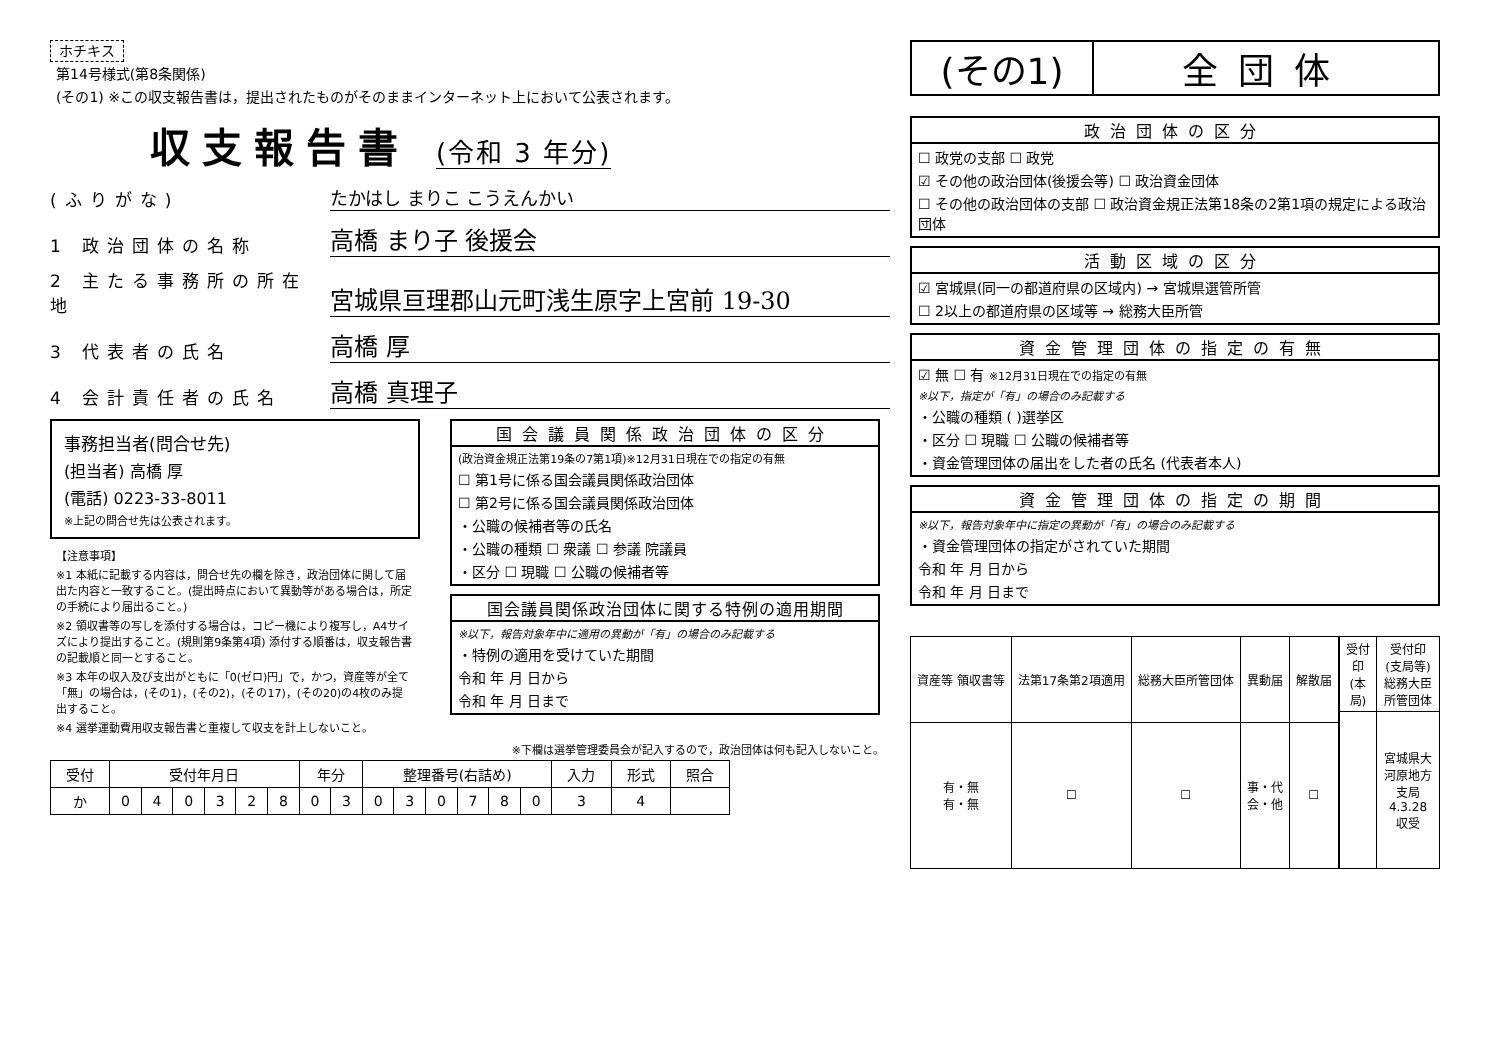ホチキス
第14号様式(第8条関係)
(その1) ※この収支報告書は，提出されたものがそのままインターネット上において公表されます。
収支報告書 (令和 3 年分)
(ふりがな) たかはし まりこ こうえんかい
1 政治団体の名称 高橋 まり子 後援会
2 主たる事務所の所在地 宮城県亘理郡山元町浅生原字上宮前 19-30
3 代表者の氏名 高橋 厚
4 会計責任者の氏名 高橋 真理子
事務担当者(問合せ先)
(担当者) 高橋 厚
(電話) 0223-33-8011
※上記の問合せ先は公表されます。
【注意事項】
※1 本紙に記載する内容は，問合せ先の欄を除き，政治団体に関して届出た内容と一致すること。(提出時点において異動等がある場合は，所定の手続により届出ること。)
※2 領収書等の写しを添付する場合は，コピー機により複写し，A4サイズにより提出すること。(規則第9条第4項) 添付する順番は，収支報告書の記載順と同一とすること。
※3 本年の収入及び支出がともに「0(ゼロ)円」で，かつ，資産等が全て「無」の場合は，(その1)，(その2)，(その17)，(その20)の4枚のみ提出すること。
※4 選挙運動費用収支報告書と重複して収支を計上しないこと。
国会議員関係政治団体の区分
(政治資金規正法第19条の7第1項)※12月31日現在での指定の有無
☐ 第1号に係る国会議員関係政治団体
☐ 第2号に係る国会議員関係政治団体
・公職の候補者等の氏名
・公職の種類 ☐ 衆議 ☐ 参議 院議員
・区分 ☐ 現職 ☐ 公職の候補者等
国会議員関係政治団体に関する特例の適用期間
※以下，報告対象年中に適用の異動が「有」の場合のみ記載する
・特例の適用を受けていた期間
令和 年 月 日から
令和 年 月 日まで
※下欄は選挙管理委員会が記入するので，政治団体は何も記入しないこと。
| 受付 | 受付年月日 | | | | | | 年分 | | 整理番号(右詰め) | | | | | | 入力 | 形式 | 照合 |
| --- | --- | --- | --- | --- | --- | --- | --- | --- | --- | --- | --- | --- | --- | --- | --- | --- | --- |
| か | 0 | 4 | 0 | 3 | 2 | 8 | 0 | 3 | 0 | 3 | 0 | 7 | 8 | 0 | 3 | 4 | |
(その1) 全団体
政治団体の区分
☐ 政党の支部 ☐ 政党
☑ その他の政治団体(後援会等) ☐ 政治資金団体
☐ その他の政治団体の支部 ☐ 政治資金規正法第18条の2第1項の規定による政治団体
活動区域の区分
☑ 宮城県(同一の都道府県の区域内) → 宮城県選管所管
☐ 2以上の都道府県の区域等 → 総務大臣所管
資金管理団体の指定の有無
☑ 無 ☐ 有 ※12月31日現在での指定の有無
※以下，指定が「有」の場合のみ記載する
・公職の種類 ( )選挙区
・区分 ☐ 現職 ☐ 公職の候補者等
・資金管理団体の届出をした者の氏名 (代表者本人)
資金管理団体の指定の期間
※以下，報告対象年中に指定の異動が「有」の場合のみ記載する
・資金管理団体の指定がされていた期間
令和 年 月 日から
令和 年 月 日まで
| 資産等 領収書等 | 法第17条第2項適用 | 総務大臣所管団体 | 異動届 | 解散届 |
| --- | --- | --- | --- | --- |
| 有・無 有・無 | ☐ | ☐ | 事・代 会・他 | ☐ |
| 受付印(本局) | 受付印(支局等) 総務大臣所管団体 |
| --- | --- |
| | 宮城県大河原地方支局 4.3.28 収受 |